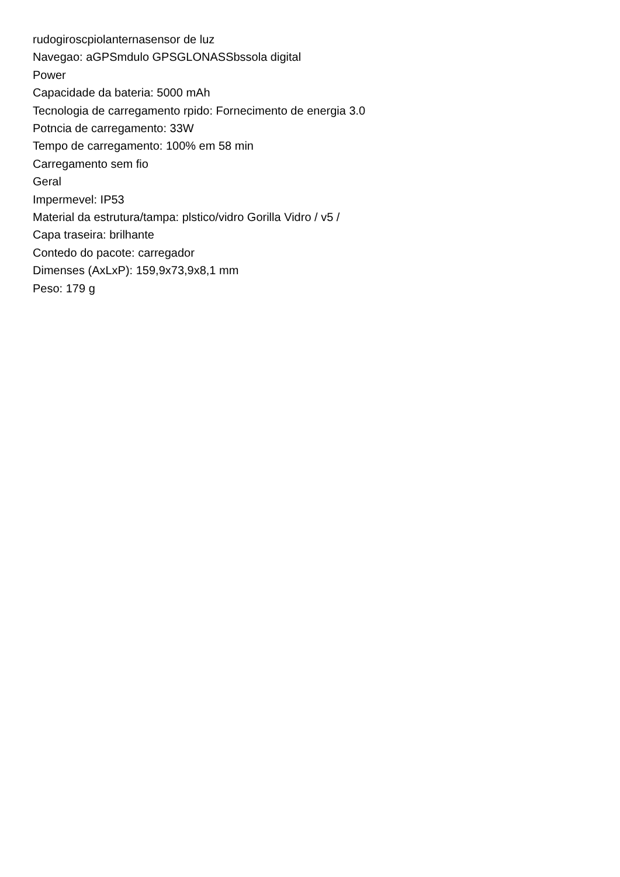rudogiroscpiolanternasensor de luz
Navegao: aGPSmdulo GPSGLONASSbssola digital
Power
Capacidade da bateria: 5000 mAh
Tecnologia de carregamento rpido: Fornecimento de energia 3.0
Potncia de carregamento: 33W
Tempo de carregamento: 100% em 58 min
Carregamento sem fio
Geral
Impermevel: IP53
Material da estrutura/tampa: plstico/vidro Gorilla Vidro / v5 /
Capa traseira: brilhante
Contedo do pacote: carregador
Dimenses (AxLxP): 159,9x73,9x8,1 mm
Peso: 179 g